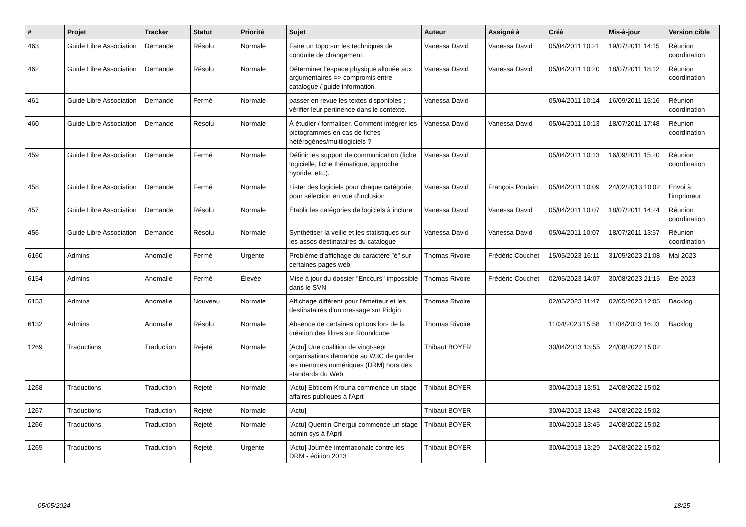| # | Projet | Tracker | Statut | Priorité | Sujet | Auteur | Assigné à | Créé | Mis-à-jour | Version cible |
| --- | --- | --- | --- | --- | --- | --- | --- | --- | --- | --- |
| 463 | Guide Libre Association | Demande | Résolu | Normale | Faire un topo sur les techniques de conduite de changement. | Vanessa David | Vanessa David | 05/04/2011 10:21 | 19/07/2011 14:15 | Réunion coordination |
| 462 | Guide Libre Association | Demande | Résolu | Normale | Déterminer l'espace physique allouée aux argumentaires => compromis entre catalogue / guide information. | Vanessa David | Vanessa David | 05/04/2011 10:20 | 18/07/2011 18:12 | Réunion coordination |
| 461 | Guide Libre Association | Demande | Fermé | Normale | passer en revue les textes disponibles ; vérifier leur pertinence dans le contexte. | Vanessa David | | 05/04/2011 10:14 | 16/09/2011 15:16 | Réunion coordination |
| 460 | Guide Libre Association | Demande | Résolu | Normale | À étudier / formaliser. Comment intégrer les pictogrammes en cas de fiches hétérogènes/multilogiciels ? | Vanessa David | Vanessa David | 05/04/2011 10:13 | 18/07/2011 17:48 | Réunion coordination |
| 459 | Guide Libre Association | Demande | Fermé | Normale | Définir les support de communication (fiche logicielle, fiche thématique, approche hybride, etc.). | Vanessa David | | 05/04/2011 10:13 | 16/09/2011 15:20 | Réunion coordination |
| 458 | Guide Libre Association | Demande | Fermé | Normale | Lister des logiciels pour chaque catégorie, pour sélection en vue d'inclusion | Vanessa David | François Poulain | 05/04/2011 10:09 | 24/02/2013 10:02 | Envoi à l'imprimeur |
| 457 | Guide Libre Association | Demande | Résolu | Normale | Établir les catégories de logiciels à inclure | Vanessa David | Vanessa David | 05/04/2011 10:07 | 18/07/2011 14:24 | Réunion coordination |
| 456 | Guide Libre Association | Demande | Résolu | Normale | Synthétiser la veille et les statistiques sur les assos destinataires du catalogue | Vanessa David | Vanessa David | 05/04/2011 10:07 | 18/07/2011 13:57 | Réunion coordination |
| 6160 | Admins | Anomalie | Fermé | Urgente | Problème d'affichage du caractère "é" sur certaines pages web | Thomas Rivoire | Frédéric Couchet | 15/05/2023 16:11 | 31/05/2023 21:08 | Mai 2023 |
| 6154 | Admins | Anomalie | Fermé | Élevée | Mise à jour du dossier "Encours" impossible dans le SVN | Thomas Rivoire | Frédéric Couchet | 02/05/2023 14:07 | 30/08/2023 21:15 | Été 2023 |
| 6153 | Admins | Anomalie | Nouveau | Normale | Affichage différent pour l'émetteur et les destinataires d'un message sur Pidgin | Thomas Rivoire | | 02/05/2023 11:47 | 02/05/2023 12:05 | Backlog |
| 6132 | Admins | Anomalie | Résolu | Normale | Absence de certaines options lors de la création des filtres sur Roundcube | Thomas Rivoire | | 11/04/2023 15:58 | 11/04/2023 16:03 | Backlog |
| 1269 | Traductions | Traduction | Rejeté | Normale | [Actu] Une coalition de vingt-sept organisations demande au W3C de garder les menottes numériques (DRM) hors des standards du Web | Thibaut BOYER | | 30/04/2013 13:55 | 24/08/2022 15:02 | |
| 1268 | Traductions | Traduction | Rejeté | Normale | [Actu] Ebticem Krouna commence un stage affaires publiques à l'April | Thibaut BOYER | | 30/04/2013 13:51 | 24/08/2022 15:02 | |
| 1267 | Traductions | Traduction | Rejeté | Normale | [Actu] | Thibaut BOYER | | 30/04/2013 13:48 | 24/08/2022 15:02 | |
| 1266 | Traductions | Traduction | Rejeté | Normale | [Actu] Quentin Chergui commence un stage admin sys à l'April | Thibaut BOYER | | 30/04/2013 13:45 | 24/08/2022 15:02 | |
| 1265 | Traductions | Traduction | Rejeté | Urgente | [Actu] Journée internationale contre les DRM - édition 2013 | Thibaut BOYER | | 30/04/2013 13:29 | 24/08/2022 15:02 | |
05/05/2024 18/25